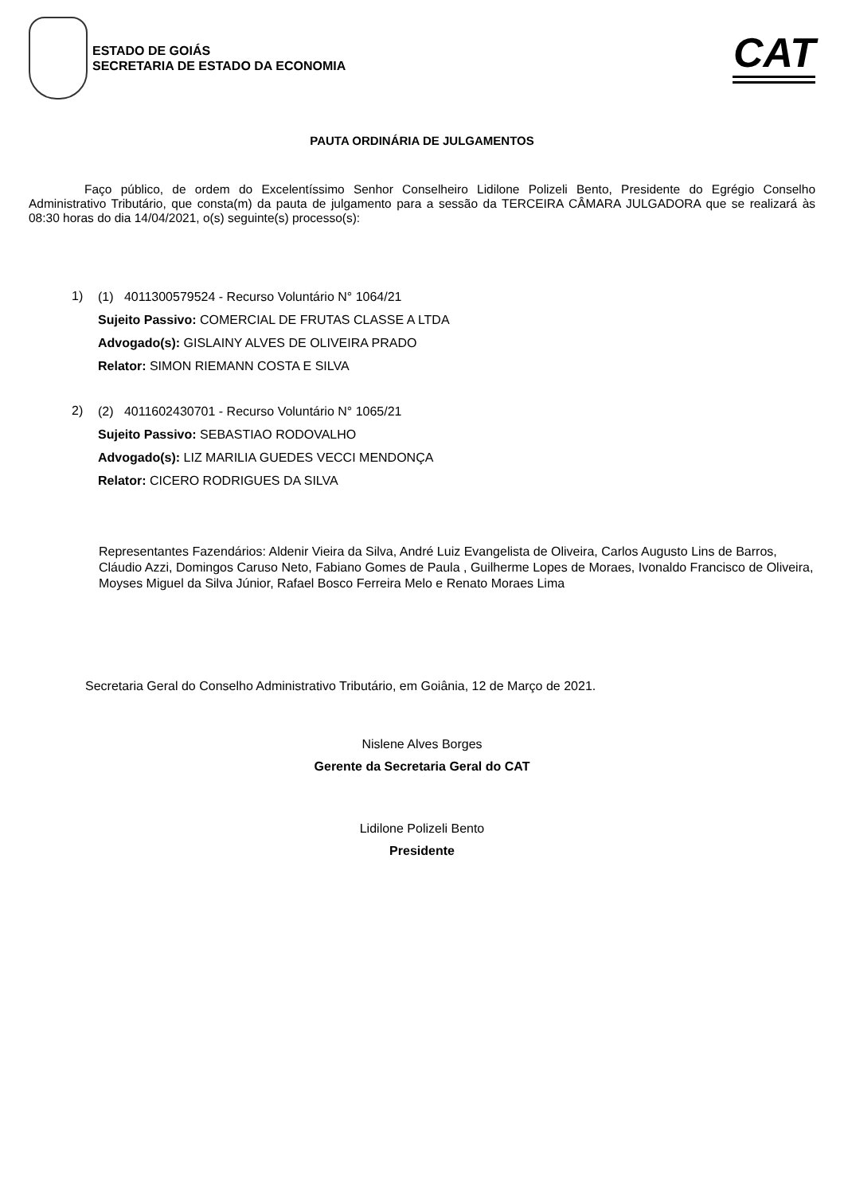ESTADO DE GOIÁS
SECRETARIA DE ESTADO DA ECONOMIA
CAT
PAUTA ORDINÁRIA DE JULGAMENTOS
Faço público, de ordem do Excelentíssimo Senhor Conselheiro Lidilone Polizeli Bento, Presidente do Egrégio Conselho Administrativo Tributário, que consta(m) da pauta de julgamento para a sessão da TERCEIRA CÂMARA JULGADORA que se realizará às 08:30 horas do dia 14/04/2021, o(s) seguinte(s) processo(s):
1)
(1) 4011300579524 - Recurso Voluntário N° 1064/21
Sujeito Passivo: COMERCIAL DE FRUTAS CLASSE A LTDA
Advogado(s): GISLAINY ALVES DE OLIVEIRA PRADO
Relator: SIMON RIEMANN COSTA E SILVA
2)
(2) 4011602430701 - Recurso Voluntário N° 1065/21
Sujeito Passivo: SEBASTIAO RODOVALHO
Advogado(s): LIZ MARILIA GUEDES VECCI MENDONÇA
Relator: CICERO RODRIGUES DA SILVA
Representantes Fazendários: Aldenir Vieira da Silva, André Luiz Evangelista de Oliveira, Carlos Augusto Lins de Barros, Cláudio Azzi, Domingos Caruso Neto, Fabiano Gomes de Paula , Guilherme Lopes de Moraes, Ivonaldo Francisco de Oliveira, Moyses Miguel da Silva Júnior, Rafael Bosco Ferreira Melo e Renato Moraes Lima
Secretaria Geral do Conselho Administrativo Tributário, em Goiânia, 12 de Março de 2021.
Nislene Alves Borges
Gerente da Secretaria Geral do CAT
Lidilone Polizeli Bento
Presidente